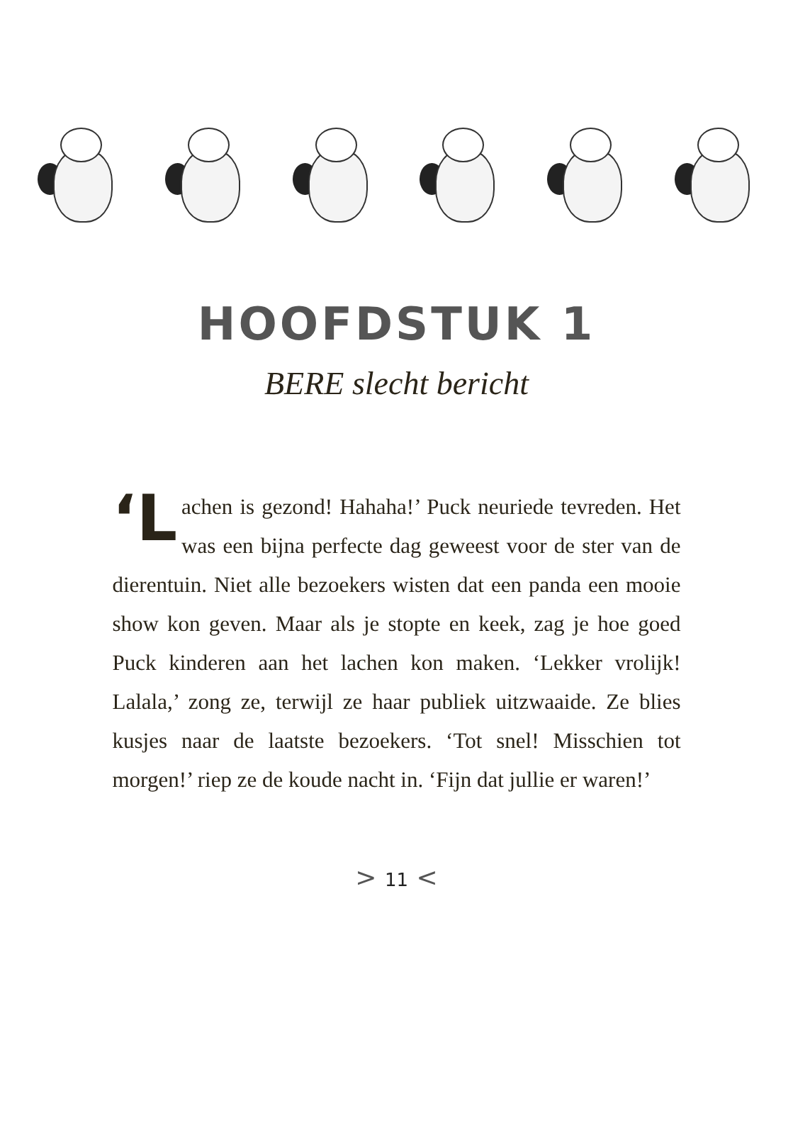HOOFDSTUK 1
BERE slecht bericht
‘L achen is gezond! Hahaha!’ Puck neuriede tevreden. Het was een bijna perfecte dag geweest voor de ster van de dierentuin. Niet alle bezoekers wisten dat een panda een mooie show kon geven. Maar als je stopte en keek, zag je hoe goed Puck kinderen aan het lachen kon maken. ‘Lekker vrolijk! Lalala,’ zong ze, terwijl ze haar publiek uitzwaaide. Ze blies kusjes naar de laatste bezoekers. ‘Tot snel! Misschien tot morgen!’ riep ze de koude nacht in. ‘Fijn dat jullie er waren!’
> 11 <